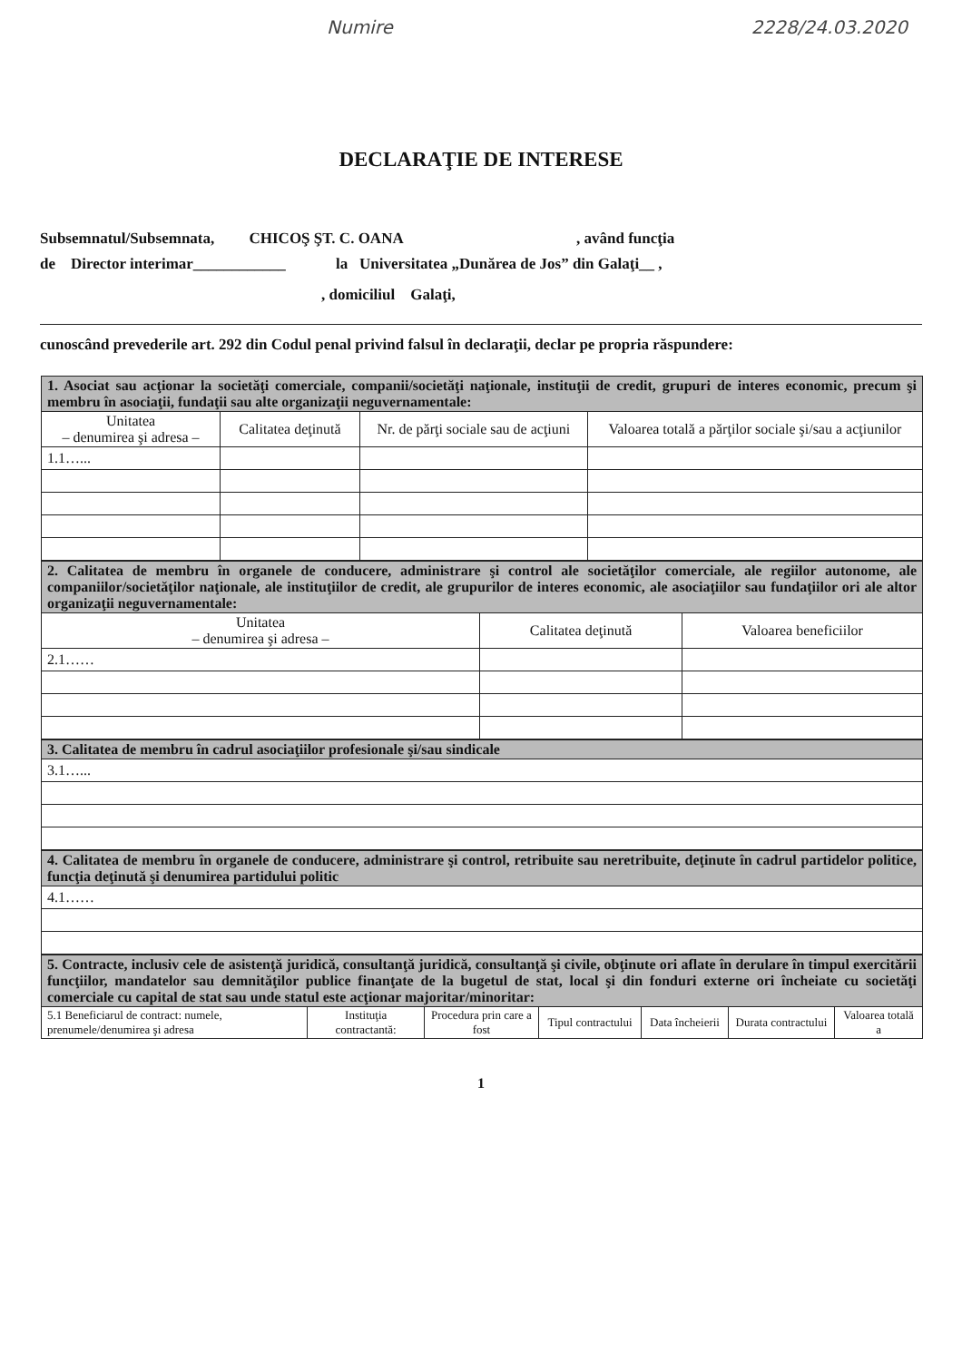Numire 2228/24.03.2020
DECLARAŢIE DE INTERESE
Subsemnatul/Subsemnata, CHICOŞ ŞT. C. OANA , având funcţia
de Director interimar____________ la Universitatea „Dunărea de Jos” din Galaţi__ ,
, domiciliul Galaţi,
cunoscând prevederile art. 292 din Codul penal privind falsul în declaraţii, declar pe propria răspundere:
| 1. Asociat sau acţionar la societăţi comerciale, companii/societăţi naţionale, instituţii de credit, grupuri de interes economic, precum şi membru în asociaţii, fundaţii sau alte organizaţii neguvernamentale: | | | |
| Unitatea – denumirea şi adresa – | Calitatea deţinută | Nr. de părţi sociale sau de acţiuni | Valoarea totală a părţilor sociale şi/sau a acţiunilor |
| 1.1…... | | | |
| 2. Calitatea de membru în organele de conducere, administrare şi control ale societăţilor comerciale, ale regiilor autonome, ale companiilor/societăţilor naţionale, ale instituţiilor de credit, ale grupurilor de interes economic, ale asociaţiilor sau fundaţiilor ori ale altor organizaţii neguvernamentale: | | |
| Unitatea – denumirea şi adresa – | Calitatea deţinută | Valoarea beneficiilor |
| 2.1…… | | |
| 3. Calitatea de membru în cadrul asociaţiilor profesionale şi/sau sindicale |
| 3.1…... |
| 4. Calitatea de membru în organele de conducere, administrare şi control, retribuite sau neretribuite, deţinute în cadrul partidelor politice, funcţia deţinută şi denumirea partidului politic |
| 4.1…… |
| 5. Contracte, inclusiv cele de asistenţă juridică, consultanţă juridică, consultanţă şi civile, obţinute ori aflate în derulare în timpul exercitării funcţiilor, mandatelor sau demnităţilor publice finanţate de la bugetul de stat, local şi din fonduri externe ori încheiate cu societăţi comerciale cu capital de stat sau unde statul este acţionar majoritar/minoritar: | | | | | | |
| 5.1 Beneficiarul de contract: numele, prenumele/denumirea şi adresa | Instituţia contractantă: | Procedura prin care a fost | Tipul contractului | Data încheierii | Durata contractului | Valoarea totală a |
1